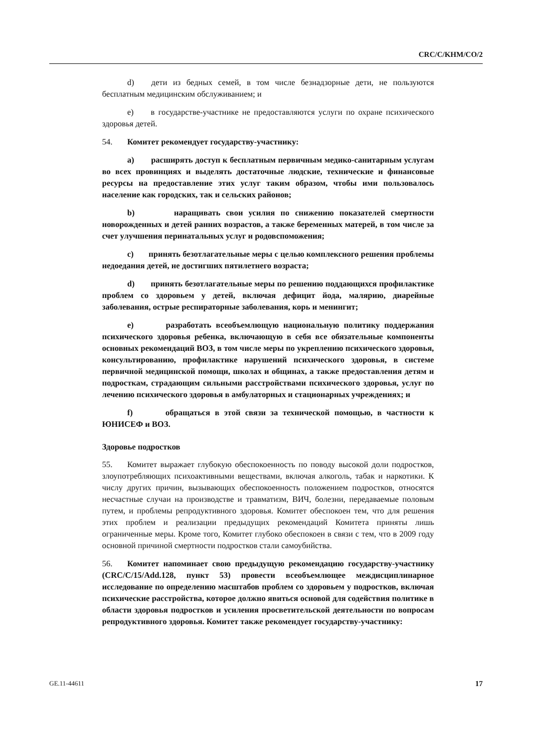CRC/C/KHM/CO/2
d) дети из бедных семей, в том числе безнадзорные дети, не пользуются бесплатным медицинским обслуживанием; и
e) в государстве-участнике не предоставляются услуги по охране психического здоровья детей.
54. Комитет рекомендует государству-участнику:
a) расширять доступ к бесплатным первичным медико-санитарным услугам во всех провинциях и выделять достаточные людские, технические и финансовые ресурсы на предоставление этих услуг таким образом, чтобы ими пользовалось население как городских, так и сельских районов;
b) наращивать свои усилия по снижению показателей смертности новорожденных и детей ранних возрастов, а также беременных матерей, в том числе за счет улучшения перинатальных услуг и родовспоможения;
c) принять безотлагательные меры с целью комплексного решения проблемы недоедания детей, не достигших пятилетнего возраста;
d) принять безотлагательные меры по решению поддающихся профилактике проблем со здоровьем у детей, включая дефицит йода, малярию, диарейные заболевания, острые респираторные заболевания, корь и менингит;
e) разработать всеобъемлющую национальную политику поддержания психического здоровья ребенка, включающую в себя все обязательные компоненты основных рекомендаций ВОЗ, в том числе меры по укреплению психического здоровья, консультированию, профилактике нарушений психического здоровья, в системе первичной медицинской помощи, школах и общинах, а также предоставления детям и подросткам, страдающим сильными расстройствами психического здоровья, услуг по лечению психического здоровья в амбулаторных и стационарных учреждениях; и
f) обращаться в этой связи за технической помощью, в частности к ЮНИСЕФ и ВОЗ.
Здоровье подростков
55. Комитет выражает глубокую обеспокоенность по поводу высокой доли подростков, злоупотребляющих психоактивными веществами, включая алкоголь, табак и наркотики. К числу других причин, вызывающих обеспокоенность положением подростков, относятся несчастные случаи на производстве и травматизм, ВИЧ, болезни, передаваемые половым путем, и проблемы репродуктивного здоровья. Комитет обеспокоен тем, что для решения этих проблем и реализации предыдущих рекомендаций Комитета приняты лишь ограниченные меры. Кроме того, Комитет глубоко обеспокоен в связи с тем, что в 2009 году основной причиной смертности подростков стали самоубийства.
56. Комитет напоминает свою предыдущую рекомендацию государству-участнику (CRC/C/15/Add.128, пункт 53) провести всеобъемлющее междисциплинарное исследование по определению масштабов проблем со здоровьем у подростков, включая психические расстройства, которое должно явиться основой для содействия политике в области здоровья подростков и усиления просветительской деятельности по вопросам репродуктивного здоровья. Комитет также рекомендует государству-участнику:
GE.11-44611 17